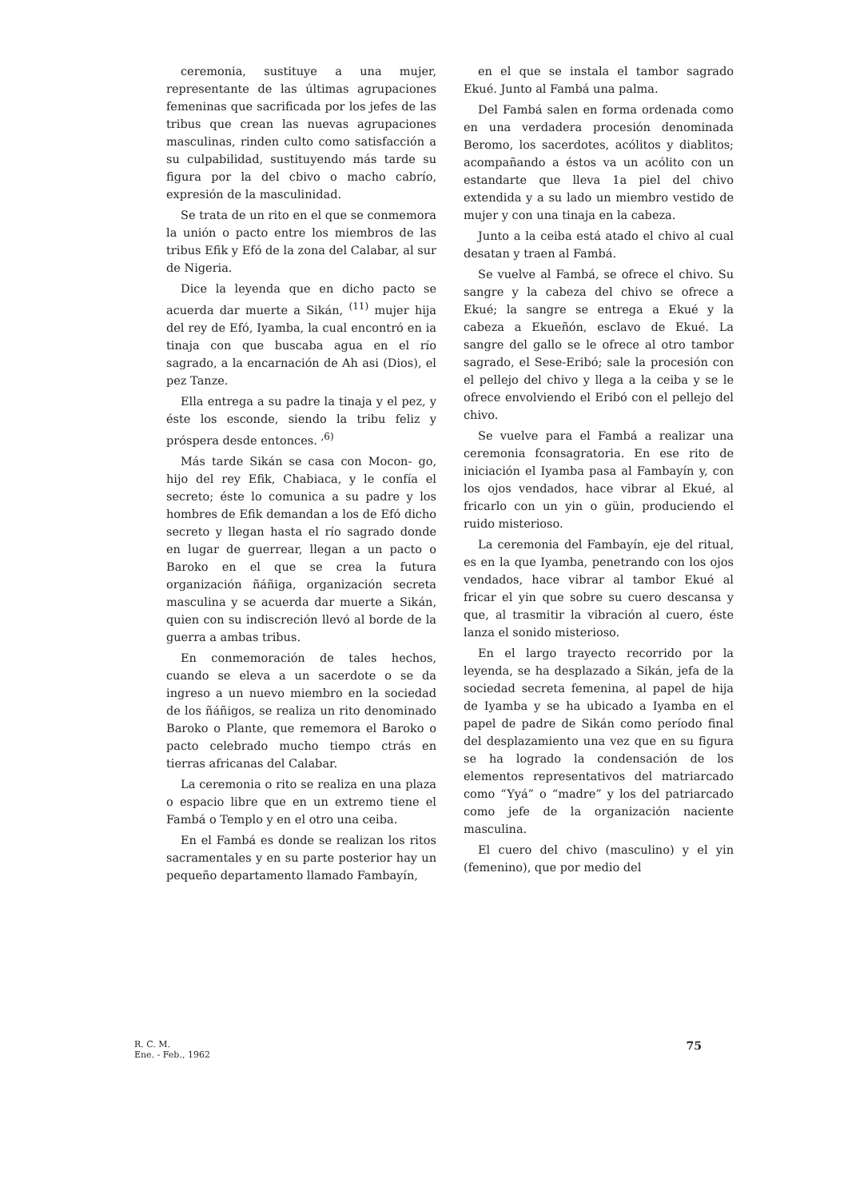ceremonia, sustituye a una mujer, representante de las últimas agrupaciones femeninas que sacrificada por los jefes de las tribus que crean las nuevas agrupaciones masculinas, rinden culto como satisfacción a su culpabilidad, sustituyendo más tarde su figura por la del cbivo o macho cabrío, expresión de la masculinidad.
Se trata de un rito en el que se conmemora la unión o pacto entre los miembros de las tribus Efik y Efó de la zona del Calabar, al sur de Nigeria.
Dice la leyenda que en dicho pacto se acuerda dar muerte a Sikán, <sup>(11)</sup> mujer hija del rey de Efó, Iyamba, la cual encontró en ia tinaja con que buscaba agua en el río sagrado, a la encarnación de Ah asi (Dios), el pez Tanze.
Ella entrega a su padre la tinaja y el pez, y éste los esconde, siendo la tribu feliz y próspera desde entonces. <sup>,6)</sup>
Más tarde Sikán se casa con Mocon- go, hijo del rey Efik, Chabiaca, y le confía el secreto; éste lo comunica a su padre y los hombres de Efik demandan a los de Efó dicho secreto y llegan hasta el río sagrado donde en lugar de guerrear, llegan a un pacto o Baroko en el que se crea la futura organización ñáñiga, organización secreta masculina y se acuerda dar muerte a Sikán, quien con su indiscreción llevó al borde de la guerra a ambas tribus.
En conmemoración de tales hechos, cuando se eleva a un sacerdote o se da ingreso a un nuevo miembro en la sociedad de los ñáñigos, se realiza un rito denominado Baroko o Plante, que rememora el Baroko o pacto celebrado mucho tiempo ctrás en tierras africanas del Calabar.
La ceremonia o rito se realiza en una plaza o espacio libre que en un extremo tiene el Fambá o Templo y en el otro una ceiba.
En el Fambá es donde se realizan los ritos sacramentales y en su parte posterior hay un pequeño departamento llamado Fambayín,
en el que se instala el tambor sagrado Ekué. Junto al Fambá una palma.
Del Fambá salen en forma ordenada como en una verdadera procesión denominada Beromo, los sacerdotes, acólitos y diablitos; acompañando a éstos va un acólito con un estandarte que lleva 1a piel del chivo extendida y a su lado un miembro vestido de mujer y con una tinaja en la cabeza.
Junto a la ceiba está atado el chivo al cual desatan y traen al Fambá.
Se vuelve al Fambá, se ofrece el chivo. Su sangre y la cabeza del chivo se ofrece a Ekué; la sangre se entrega a Ekué y la cabeza a Ekueñón, esclavo de Ekué. La sangre del gallo se le ofrece al otro tambor sagrado, el Sese-Eribó; sale la procesión con el pellejo del chivo y llega a la ceiba y se le ofrece envolviendo el Eribó con el pellejo del chivo.
Se vuelve para el Fambá a realizar una ceremonia fconsagratoria. En ese rito de iniciación el Iyamba pasa al Fambayín y, con los ojos vendados, hace vibrar al Ekué, al fricarlo con un yin o güin, produciendo el ruido misterioso.
La ceremonia del Fambayín, eje del ritual, es en la que Iyamba, penetrando con los ojos vendados, hace vibrar al tambor Ekué al fricar el yin que sobre su cuero descansa y que, al trasmitir la vibración al cuero, éste lanza el sonido misterioso.
En el largo trayecto recorrido por la leyenda, se ha desplazado a Sikán, jefa de la sociedad secreta femenina, al papel de hija de Iyamba y se ha ubicado a Iyamba en el papel de padre de Sikán como período final del desplazamiento una vez que en su figura se ha logrado la condensación de los elementos representativos del matriarcado como “Yyá” o “madre” y los del patriarcado como jefe de la organización naciente masculina.
El cuero del chivo (masculino) y el yin (femenino), que por medio del
R. C. M.
Ene. - Feb., 1962
75